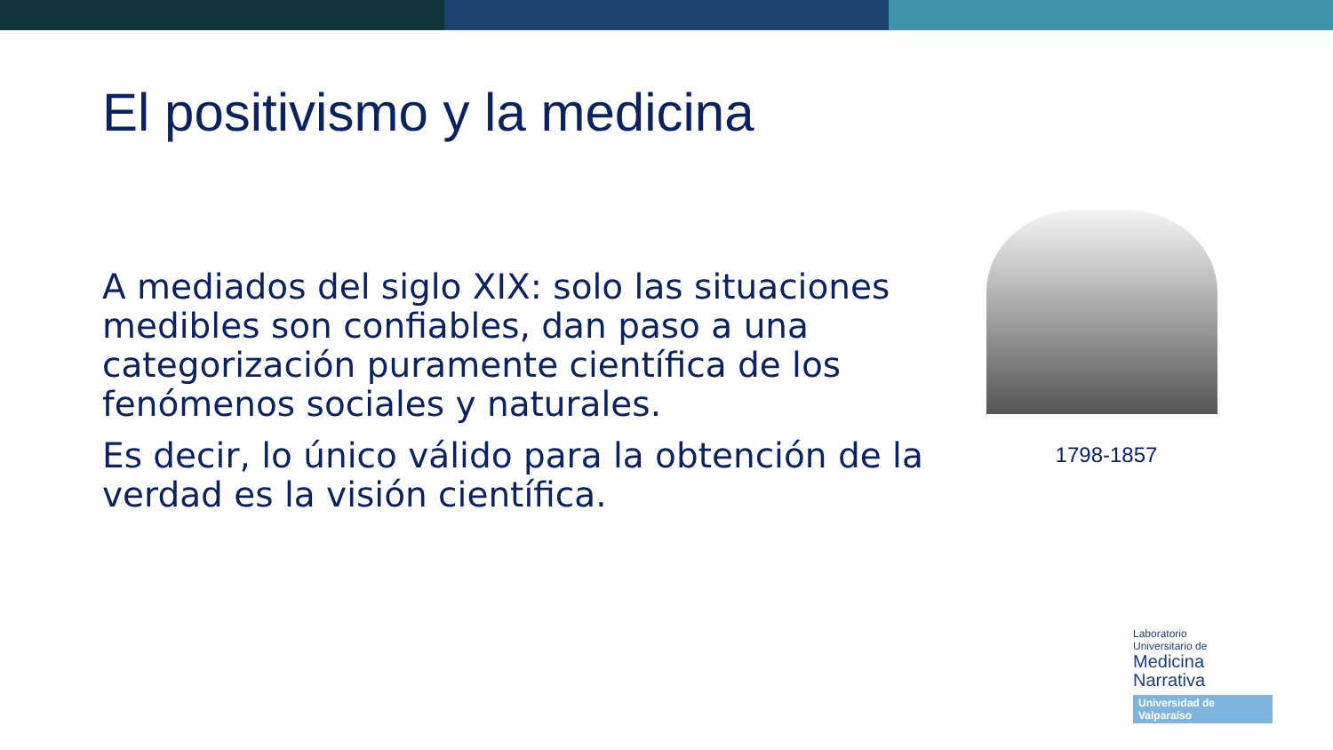El positivismo y la medicina
A mediados del siglo XIX: solo las situaciones medibles son confiables, dan paso a una categorización puramente científica de los fenómenos sociales y naturales.
Es decir, lo único válido para la obtención de la verdad es la visión científica.
1798-1857
Laboratorio
Universitario de
Medicina
Narrativa
Universidad de Valparaíso